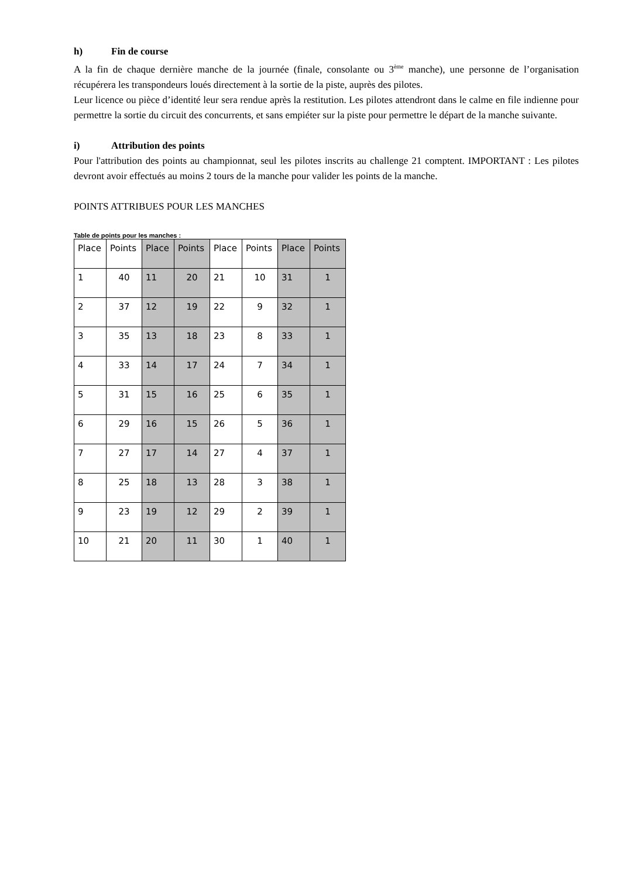h) Fin de course
A la fin de chaque dernière manche de la journée (finale, consolante ou 3<sup>ème</sup> manche), une personne de l’organisation récupérera les transpondeurs loués directement à la sortie de la piste, auprès des pilotes.
Leur licence ou pièce d’identité leur sera rendue après la restitution. Les pilotes attendront dans le calme en file indienne pour permettre la sortie du circuit des concurrents, et sans empiéter sur la piste pour permettre le départ de la manche suivante.
i) Attribution des points
Pour l'attribution des points au championnat, seul les pilotes inscrits au challenge 21 comptent. IMPORTANT : Les pilotes devront avoir effectués au moins 2 tours de la manche pour valider les points de la manche.
POINTS ATTRIBUES POUR LES MANCHES
Table de points pour les manches :
| Place | Points | Place | Points | Place | Points | Place | Points |
| --- | --- | --- | --- | --- | --- | --- | --- |
| 1 | 40 | 11 | 20 | 21 | 10 | 31 | 1 |
| 2 | 37 | 12 | 19 | 22 | 9 | 32 | 1 |
| 3 | 35 | 13 | 18 | 23 | 8 | 33 | 1 |
| 4 | 33 | 14 | 17 | 24 | 7 | 34 | 1 |
| 5 | 31 | 15 | 16 | 25 | 6 | 35 | 1 |
| 6 | 29 | 16 | 15 | 26 | 5 | 36 | 1 |
| 7 | 27 | 17 | 14 | 27 | 4 | 37 | 1 |
| 8 | 25 | 18 | 13 | 28 | 3 | 38 | 1 |
| 9 | 23 | 19 | 12 | 29 | 2 | 39 | 1 |
| 10 | 21 | 20 | 11 | 30 | 1 | 40 | 1 |